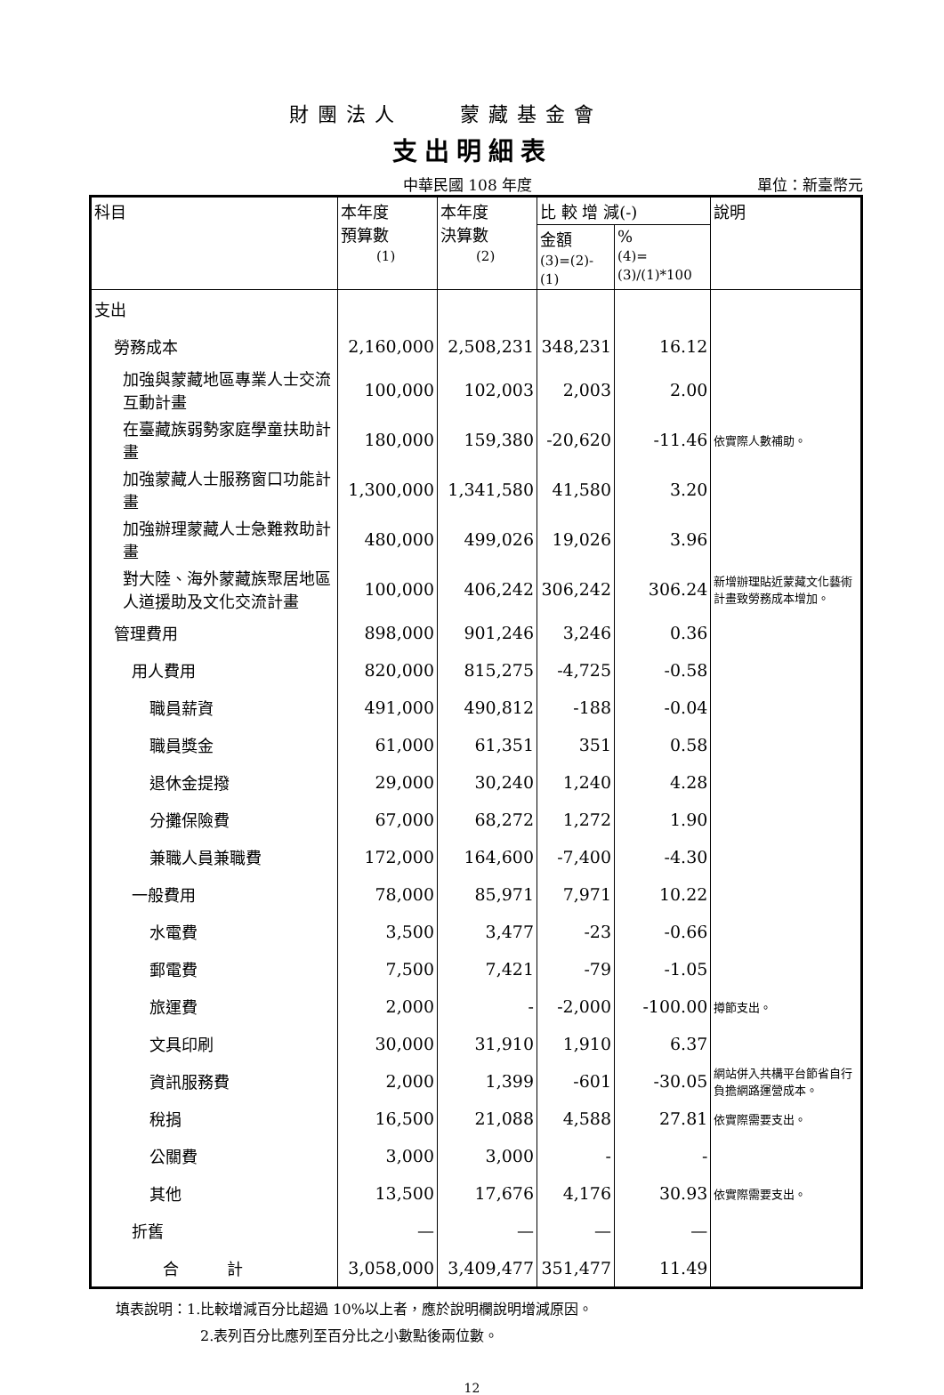財團法人　　蒙藏基金會
支出明細表
中華民國 108 年度 單位：新臺幣元
| 科目 | 本年度 預算數 (1) | 本年度 決算數 (2) | 比 較 增 減(-) | | 說明 |
| --- | --- | --- | --- | --- | --- |
| | | | 金額 (3)=(2)-(1) | % (4)=(3)/(1)*100 | |
| 支出 | | | | | |
| 勞務成本 | 2,160,000 | 2,508,231 | 348,231 | 16.12 | |
| 加強與蒙藏地區專業人士交流互動計畫 | 100,000 | 102,003 | 2,003 | 2.00 | |
| 在臺藏族弱勢家庭學童扶助計畫 | 180,000 | 159,380 | -20,620 | -11.46 | 依實際人數補助。 |
| 加強蒙藏人士服務窗口功能計畫 | 1,300,000 | 1,341,580 | 41,580 | 3.20 | |
| 加強辦理蒙藏人士急難救助計畫 | 480,000 | 499,026 | 19,026 | 3.96 | |
| 對大陸、海外蒙藏族聚居地區人道援助及文化交流計畫 | 100,000 | 406,242 | 306,242 | 306.24 | 新增辦理貼近蒙藏文化藝術計畫致勞務成本增加。 |
| 管理費用 | 898,000 | 901,246 | 3,246 | 0.36 | |
| 用人費用 | 820,000 | 815,275 | -4,725 | -0.58 | |
| 職員薪資 | 491,000 | 490,812 | -188 | -0.04 | |
| 職員獎金 | 61,000 | 61,351 | 351 | 0.58 | |
| 退休金提撥 | 29,000 | 30,240 | 1,240 | 4.28 | |
| 分攤保險費 | 67,000 | 68,272 | 1,272 | 1.90 | |
| 兼職人員兼職費 | 172,000 | 164,600 | -7,400 | -4.30 | |
| 一般費用 | 78,000 | 85,971 | 7,971 | 10.22 | |
| 水電費 | 3,500 | 3,477 | -23 | -0.66 | |
| 郵電費 | 7,500 | 7,421 | -79 | -1.05 | |
| 旅運費 | 2,000 | - | -2,000 | -100.00 | 撙節支出。 |
| 文具印刷 | 30,000 | 31,910 | 1,910 | 6.37 | |
| 資訊服務費 | 2,000 | 1,399 | -601 | -30.05 | 網站併入共構平台節省自行負擔網路運營成本。 |
| 稅捐 | 16,500 | 21,088 | 4,588 | 27.81 | 依實際需要支出。 |
| 公關費 | 3,000 | 3,000 | - | - | |
| 其他 | 13,500 | 17,676 | 4,176 | 30.93 | 依實際需要支出。 |
| 折舊 | — | — | — | — | |
| 合 計 | 3,058,000 | 3,409,477 | 351,477 | 11.49 | |
填表說明：1.比較增減百分比超過 10%以上者，應於說明欄說明增減原因。
2.表列百分比應列至百分比之小數點後兩位數。
12